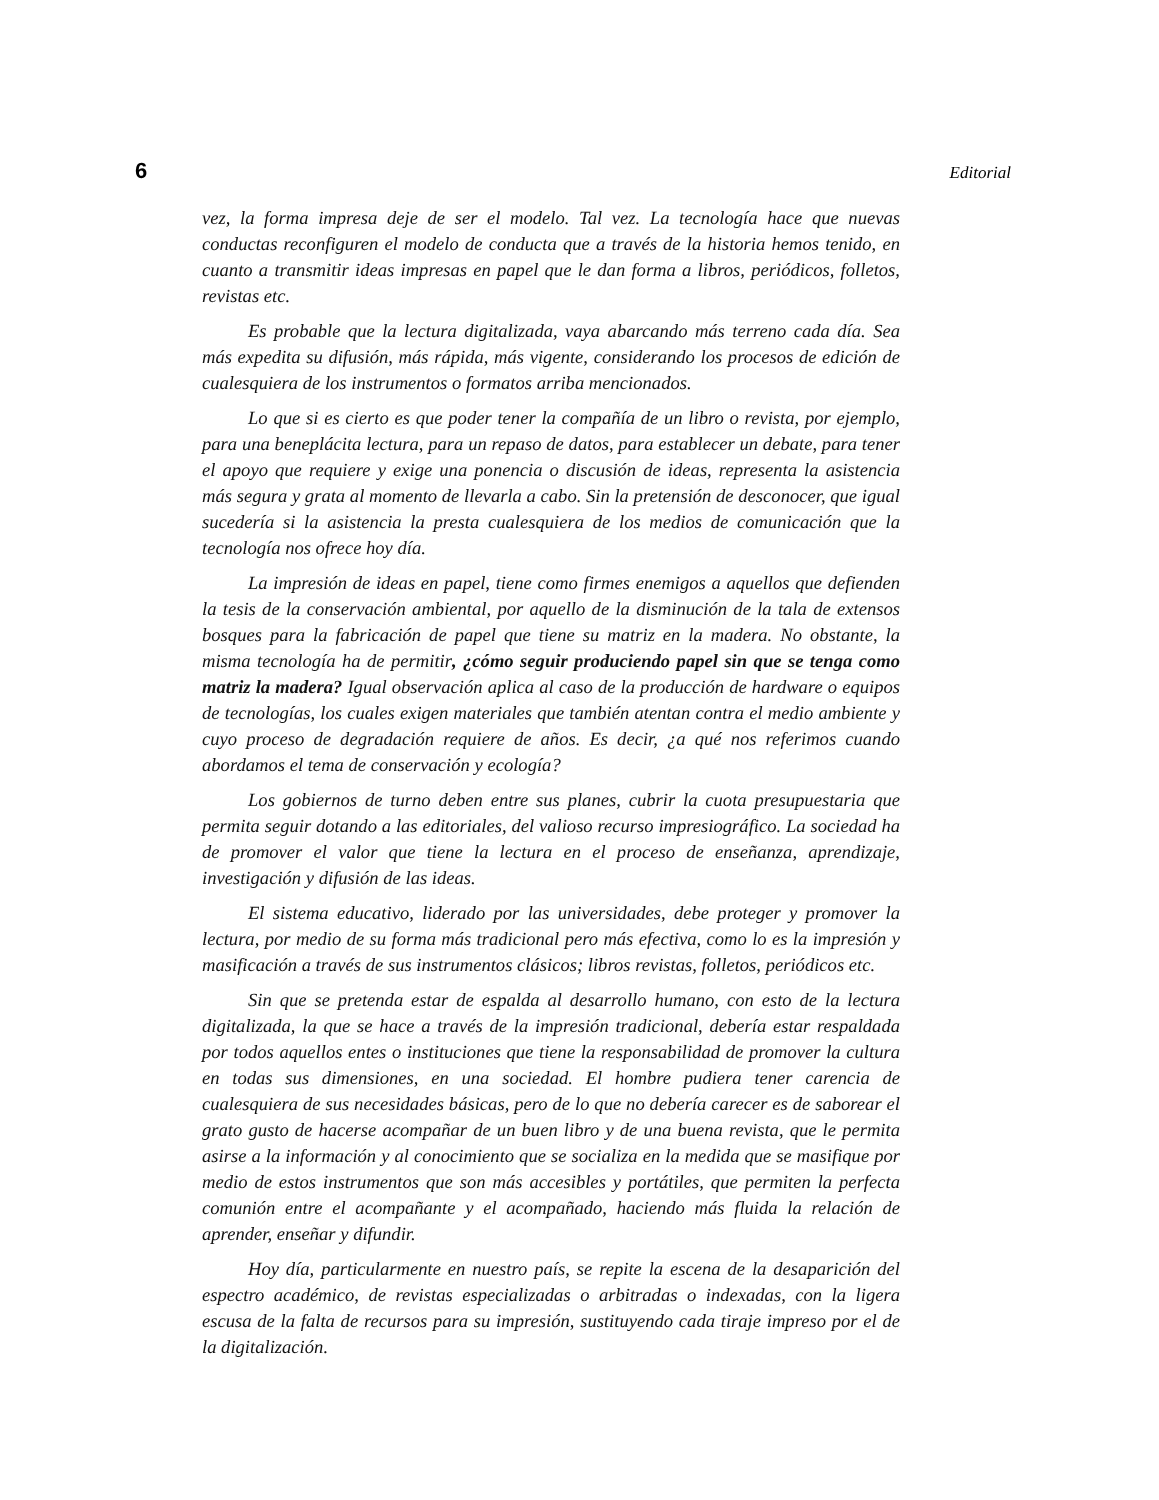6 Editorial
vez, la forma impresa deje de ser el modelo. Tal vez. La tecnología hace que nuevas conductas reconfiguren el modelo de conducta que a través de la historia hemos tenido, en cuanto a transmitir ideas impresas en papel que le dan forma a libros, periódicos, folletos, revistas etc.
Es probable que la lectura digitalizada, vaya abarcando más terreno cada día. Sea más expedita su difusión, más rápida, más vigente, considerando los procesos de edición de cualesquiera de los instrumentos o formatos arriba mencionados.
Lo que si es cierto es que poder tener la compañía de un libro o revista, por ejemplo, para una beneplácita lectura, para un repaso de datos, para establecer un debate, para tener el apoyo que requiere y exige una ponencia o discusión de ideas, representa la asistencia más segura y grata al momento de llevarla a cabo. Sin la pretensión de desconocer, que igual sucedería si la asistencia la presta cualesquiera de los medios de comunicación que la tecnología nos ofrece hoy día.
La impresión de ideas en papel, tiene como firmes enemigos a aquellos que defienden la tesis de la conservación ambiental, por aquello de la disminución de la tala de extensos bosques para la fabricación de papel que tiene su matriz en la madera. No obstante, la misma tecnología ha de permitir, ¿cómo seguir produciendo papel sin que se tenga como matriz la madera? Igual observación aplica al caso de la producción de hardware o equipos de tecnologías, los cuales exigen materiales que también atentan contra el medio ambiente y cuyo proceso de degradación requiere de años. Es decir, ¿a qué nos referimos cuando abordamos el tema de conservación y ecología?
Los gobiernos de turno deben entre sus planes, cubrir la cuota presupuestaria que permita seguir dotando a las editoriales, del valioso recurso impresiográfico. La sociedad ha de promover el valor que tiene la lectura en el proceso de enseñanza, aprendizaje, investigación y difusión de las ideas.
El sistema educativo, liderado por las universidades, debe proteger y promover la lectura, por medio de su forma más tradicional pero más efectiva, como lo es la impresión y masificación a través de sus instrumentos clásicos; libros revistas, folletos, periódicos etc.
Sin que se pretenda estar de espalda al desarrollo humano, con esto de la lectura digitalizada, la que se hace a través de la impresión tradicional, debería estar respaldada por todos aquellos entes o instituciones que tiene la responsabilidad de promover la cultura en todas sus dimensiones, en una sociedad. El hombre pudiera tener carencia de cualesquiera de sus necesidades básicas, pero de lo que no debería carecer es de saborear el grato gusto de hacerse acompañar de un buen libro y de una buena revista, que le permita asirse a la información y al conocimiento que se socializa en la medida que se masifique por medio de estos instrumentos que son más accesibles y portátiles, que permiten la perfecta comunión entre el acompañante y el acompañado, haciendo más fluida la relación de aprender, enseñar y difundir.
Hoy día, particularmente en nuestro país, se repite la escena de la desaparición del espectro académico, de revistas especializadas o arbitradas o indexadas, con la ligera escusa de la falta de recursos para su impresión, sustituyendo cada tiraje impreso por el de la digitalización.